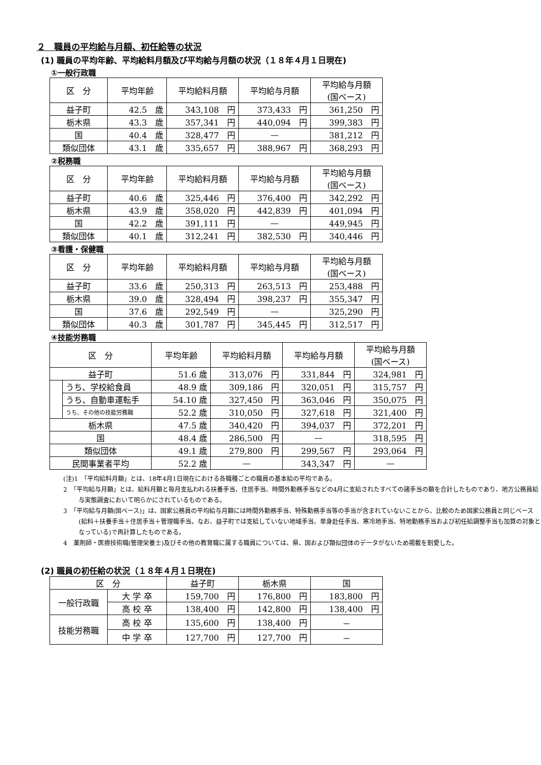２　職員の平均給与月額、初任給等の状況
(1) 職員の平均年齢、平均給料月額及び平均給与月額の状況（１８年４月１日現在)
①一般行政職
| 区 分 | 平均年齢 | 平均給料月額 | 平均給与月額 | 平均給与月額 (国ベース) |
| --- | --- | --- | --- | --- |
| 益子町 | 42.5 歳 | 343,108 円 | 373,433 円 | 361,250 円 |
| 栃木県 | 43.3 歳 | 357,341 円 | 440,094 円 | 399,383 円 |
| 国 | 40.4 歳 | 328,477 円 | — | 381,212 円 |
| 類似団体 | 43.1 歳 | 335,657 円 | 388,967 円 | 368,293 円 |
②税務職
| 区 分 | 平均年齢 | 平均給料月額 | 平均給与月額 | 平均給与月額 (国ベース) |
| --- | --- | --- | --- | --- |
| 益子町 | 40.6 歳 | 325,446 円 | 376,400 円 | 342,292 円 |
| 栃木県 | 43.9 歳 | 358,020 円 | 442,839 円 | 401,094 円 |
| 国 | 42.2 歳 | 391,111 円 | — | 449,945 円 |
| 類似団体 | 40.1 歳 | 312,241 円 | 382,530 円 | 340,446 円 |
③看護・保健職
| 区 分 | 平均年齢 | 平均給料月額 | 平均給与月額 | 平均給与月額 (国ベース) |
| --- | --- | --- | --- | --- |
| 益子町 | 33.6 歳 | 250,313 円 | 263,513 円 | 253,488 円 |
| 栃木県 | 39.0 歳 | 328,494 円 | 398,237 円 | 355,347 円 |
| 国 | 37.6 歳 | 292,549 円 | — | 325,290 円 |
| 類似団体 | 40.3 歳 | 301,787 円 | 345,445 円 | 312,517 円 |
④技能労務職
| 区 分 | | 平均年齢 | 平均給料月額 | 平均給与月額 | 平均給与月額 (国ベース) |
| --- | --- | --- | --- | --- | --- |
| 益子町 | | 51.6 歳 | 313,076 円 | 331,844 円 | 324,981 円 |
| | うち、学校給食員 | 48.9 歳 | 309,186 円 | 320,051 円 | 315,757 円 |
| | うち、自動車運転手 | 54.10 歳 | 327,450 円 | 363,046 円 | 350,075 円 |
| | うち、その他の技能労務職 | 52.2 歳 | 310,050 円 | 327,618 円 | 321,400 円 |
| 栃木県 | | 47.5 歳 | 340,420 円 | 394,037 円 | 372,201 円 |
| 国 | | 48.4 歳 | 286,500 円 | — | 318,595 円 |
| 類似団体 | | 49.1 歳 | 279,800 円 | 299,567 円 | 293,064 円 |
| 民間事業者平均 | | 52.2 歳 | — | 343,347 円 | — |
(注)1　「平均給料月額」とは、18年4月1日現在における各職種ごとの職員の基本給の平均である。
2　「平均給与月額」とは、給料月額と毎月支払われる扶養手当、住居手当、時間外勤務手当などの4月に支給されたすべての諸手当の額を合計したものであり、地方公務員給与実態調査において明らかにされているものである。
3　「平均給与月額(国ベース)」は、国家公務員の平均給与月額には時間外勤務手当、特殊勤務手当等の手当が含まれていないことから、比較のため国家公務員と同じベース(給料＋扶養手当＋住居手当＋管理職手当。なお、益子町では支給していない地域手当、単身赴任手当、寒冷地手当、特地勤務手当および初任給調整手当も加算の対象となっている)で再計算したものである。
4　薬剤師・医療技術職(管理栄養士)及びその他の教育職に属する職員については、県、国および類似団体のデータがないため掲載を割愛した。
(2) 職員の初任給の状況（１８年４月１日現在)
| 区 分 | | 益子町 | 栃木県 | 国 |
| --- | --- | --- | --- | --- |
| 一般行政職 | 大 学 卒 | 159,700 円 | 176,800 円 | 183,800 円 |
| | 高 校 卒 | 138,400 円 | 142,800 円 | 138,400 円 |
| 技能労務職 | 高 校 卒 | 135,600 円 | 138,400 円 | － |
| | 中 学 卒 | 127,700 円 | 127,700 円 | － |